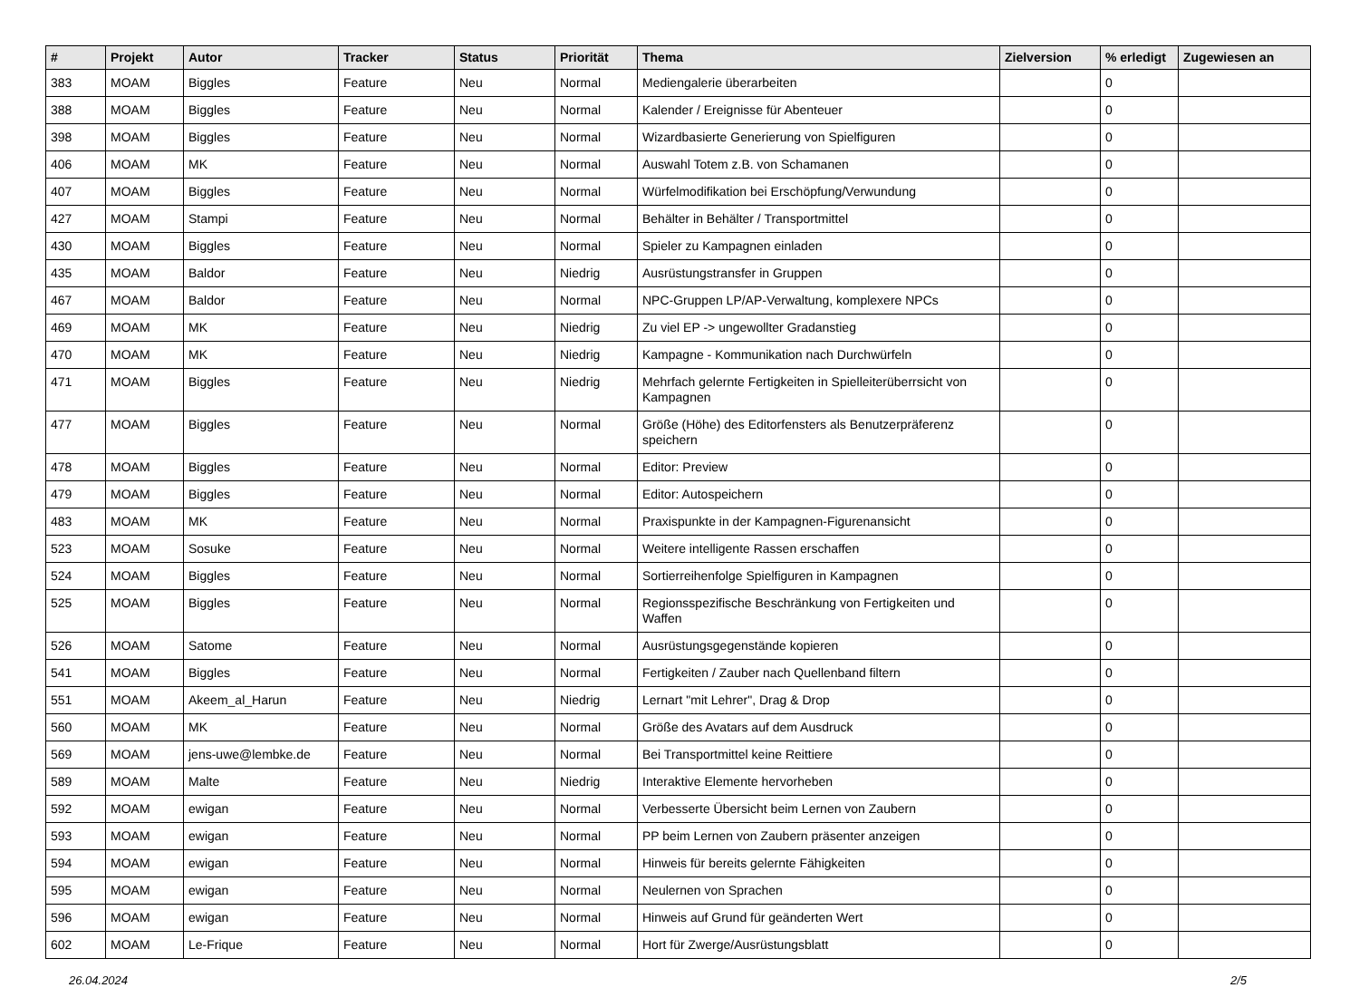| # | Projekt | Autor | Tracker | Status | Priorität | Thema | Zielversion | % erledigt | Zugewiesen an |
| --- | --- | --- | --- | --- | --- | --- | --- | --- | --- |
| 383 | MOAM | Biggles | Feature | Neu | Normal | Mediengalerie überarbeiten | | 0 | |
| 388 | MOAM | Biggles | Feature | Neu | Normal | Kalender / Ereignisse für Abenteuer | | 0 | |
| 398 | MOAM | Biggles | Feature | Neu | Normal | Wizardbasierte Generierung von Spielfiguren | | 0 | |
| 406 | MOAM | MK | Feature | Neu | Normal | Auswahl Totem z.B. von Schamanen | | 0 | |
| 407 | MOAM | Biggles | Feature | Neu | Normal | Würfelmodifikation bei Erschöpfung/Verwundung | | 0 | |
| 427 | MOAM | Stampi | Feature | Neu | Normal | Behälter in Behälter / Transportmittel | | 0 | |
| 430 | MOAM | Biggles | Feature | Neu | Normal | Spieler zu Kampagnen einladen | | 0 | |
| 435 | MOAM | Baldor | Feature | Neu | Niedrig | Ausrüstungstransfer in Gruppen | | 0 | |
| 467 | MOAM | Baldor | Feature | Neu | Normal | NPC-Gruppen LP/AP-Verwaltung, komplexere NPCs | | 0 | |
| 469 | MOAM | MK | Feature | Neu | Niedrig | Zu viel EP -> ungewollter Gradanstieg | | 0 | |
| 470 | MOAM | MK | Feature | Neu | Niedrig | Kampagne - Kommunikation nach Durchwürfeln | | 0 | |
| 471 | MOAM | Biggles | Feature | Neu | Niedrig | Mehrfach gelernte Fertigkeiten in Spielleiterüberrsicht von Kampagnen | | 0 | |
| 477 | MOAM | Biggles | Feature | Neu | Normal | Größe (Höhe) des Editorfensters als Benutzerpräferenz speichern | | 0 | |
| 478 | MOAM | Biggles | Feature | Neu | Normal | Editor: Preview | | 0 | |
| 479 | MOAM | Biggles | Feature | Neu | Normal | Editor: Autospeichern | | 0 | |
| 483 | MOAM | MK | Feature | Neu | Normal | Praxispunkte in der Kampagnen-Figurenansicht | | 0 | |
| 523 | MOAM | Sosuke | Feature | Neu | Normal | Weitere intelligente Rassen erschaffen | | 0 | |
| 524 | MOAM | Biggles | Feature | Neu | Normal | Sortierreihenfolge Spielfiguren in Kampagnen | | 0 | |
| 525 | MOAM | Biggles | Feature | Neu | Normal | Regionsspezifische Beschränkung von Fertigkeiten und Waffen | | 0 | |
| 526 | MOAM | Satome | Feature | Neu | Normal | Ausrüstungsgegenstände kopieren | | 0 | |
| 541 | MOAM | Biggles | Feature | Neu | Normal | Fertigkeiten / Zauber nach Quellenband filtern | | 0 | |
| 551 | MOAM | Akeem_al_Harun | Feature | Neu | Niedrig | Lernart "mit Lehrer", Drag & Drop | | 0 | |
| 560 | MOAM | MK | Feature | Neu | Normal | Größe des Avatars auf dem Ausdruck | | 0 | |
| 569 | MOAM | jens-uwe@lembke.de | Feature | Neu | Normal | Bei Transportmittel keine Reittiere | | 0 | |
| 589 | MOAM | Malte | Feature | Neu | Niedrig | Interaktive Elemente hervorheben | | 0 | |
| 592 | MOAM | ewigan | Feature | Neu | Normal | Verbesserte Übersicht beim Lernen von Zaubern | | 0 | |
| 593 | MOAM | ewigan | Feature | Neu | Normal | PP beim Lernen von Zaubern präsenter anzeigen | | 0 | |
| 594 | MOAM | ewigan | Feature | Neu | Normal | Hinweis für bereits gelernte Fähigkeiten | | 0 | |
| 595 | MOAM | ewigan | Feature | Neu | Normal | Neulernen von Sprachen | | 0 | |
| 596 | MOAM | ewigan | Feature | Neu | Normal | Hinweis auf Grund für geänderten Wert | | 0 | |
| 602 | MOAM | Le-Frique | Feature | Neu | Normal | Hort für Zwerge/Ausrüstungsblatt | | 0 | |
26.04.2024 2/5